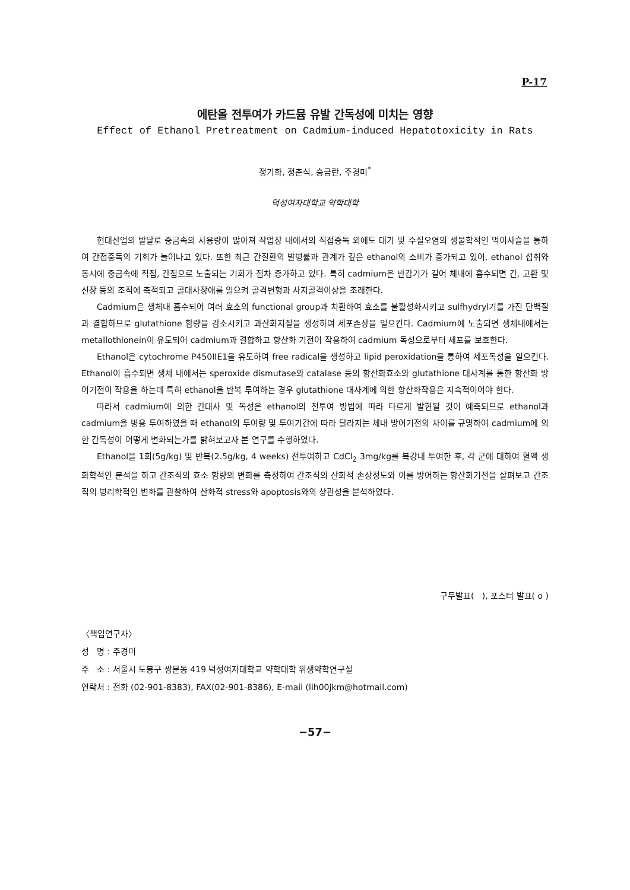P-17
에탄올 전투여가 카드뮴 유발 간독성에 미치는 영향
Effect of Ethanol Pretreatment on Cadmium-induced Hepatotoxicity in Rats
정기화, 정춘식, 승금란, 주경미<sup>*</sup>
덕성여자대학교 약학대학
현대산업의 발달로 중금속의 사용량이 많아져 작업장 내에서의 직접중독 외에도 대기 및 수질오염의 생물학적인 먹이사슬을 통하여 간접중독의 기회가 늘어나고 있다. 또한 최근 간질환의 발병률과 관계가 깊은 ethanol의 소비가 증가되고 있어, ethanol 섭취와 동시에 중금속에 직접, 간접으로 노출되는 기회가 점차 증가하고 있다. 특히 cadmium은 반감기가 길어 체내에 흡수되면 간, 고환 및 신장 등의 조직에 축적되고 골대사장애를 일으켜 골격변형과 사지골격이상을 초래한다.
Cadmium은 생체내 흡수되어 여러 효소의 functional group과 치환하여 효소를 불활성화시키고 sulfhydryl기를 가진 단백질과 결합하므로 glutathione 함량을 감소시키고 과산화지질을 생성하여 세포손상을 일으킨다. Cadmium에 노출되면 생체내에서는 metallothionein이 유도되어 cadmium과 결합하고 항산화 기전이 작용하여 cadmium 독성으로부터 세포를 보호한다.
Ethanol은 cytochrome P450IIE1을 유도하여 free radical을 생성하고 lipid peroxidation을 통하여 세포독성을 일으킨다. Ethanol이 흡수되면 생체 내에서는 speroxide dismutase와 catalase 등의 항산화효소와 glutathione 대사계를 통한 항산화 방어기전이 작용을 하는데 특히 ethanol을 반복 투여하는 경우 glutathione 대사계에 의한 항산화작용은 지속적이어야 한다.
따라서 cadmium에 의한 간대사 및 독성은 ethanol의 전투여 방법에 따라 다르게 발현될 것이 예측되므로 ethanol과 cadmium을 병용 투여하였을 때 ethanol의 투여량 및 투여기간에 따라 달라지는 체내 방어기전의 차이를 규명하여 cadmium에 의한 간독성이 어떻게 변화되는가를 밝혀보고자 본 연구를 수행하였다.
Ethanol을 1회(5g/kg) 및 반복(2.5g/kg, 4 weeks) 전투여하고 CdCl<sub>2</sub> 3mg/kg를 복강내 투여한 후, 각 군에 대하여 혈액 생화학적인 분석을 하고 간조직의 효소 함량의 변화를 측정하여 간조직의 산화적 손상정도와 이를 방어하는 항산화기전을 살펴보고 간조직의 병리학적인 변화를 관찰하여 산화적 stress와 apoptosis와의 상관성을 분석하였다.
구두발표( ), 포스터 발표( o )
〈책임연구자〉
성 명 : 주경미
주 소 : 서울시 도봉구 쌍문동 419 덕성여자대학교 약학대학 위생약학연구실
연락처 : 전화 (02-901-8383), FAX(02-901-8386), E-mail (lih00jkm@hotmail.com)
−57−